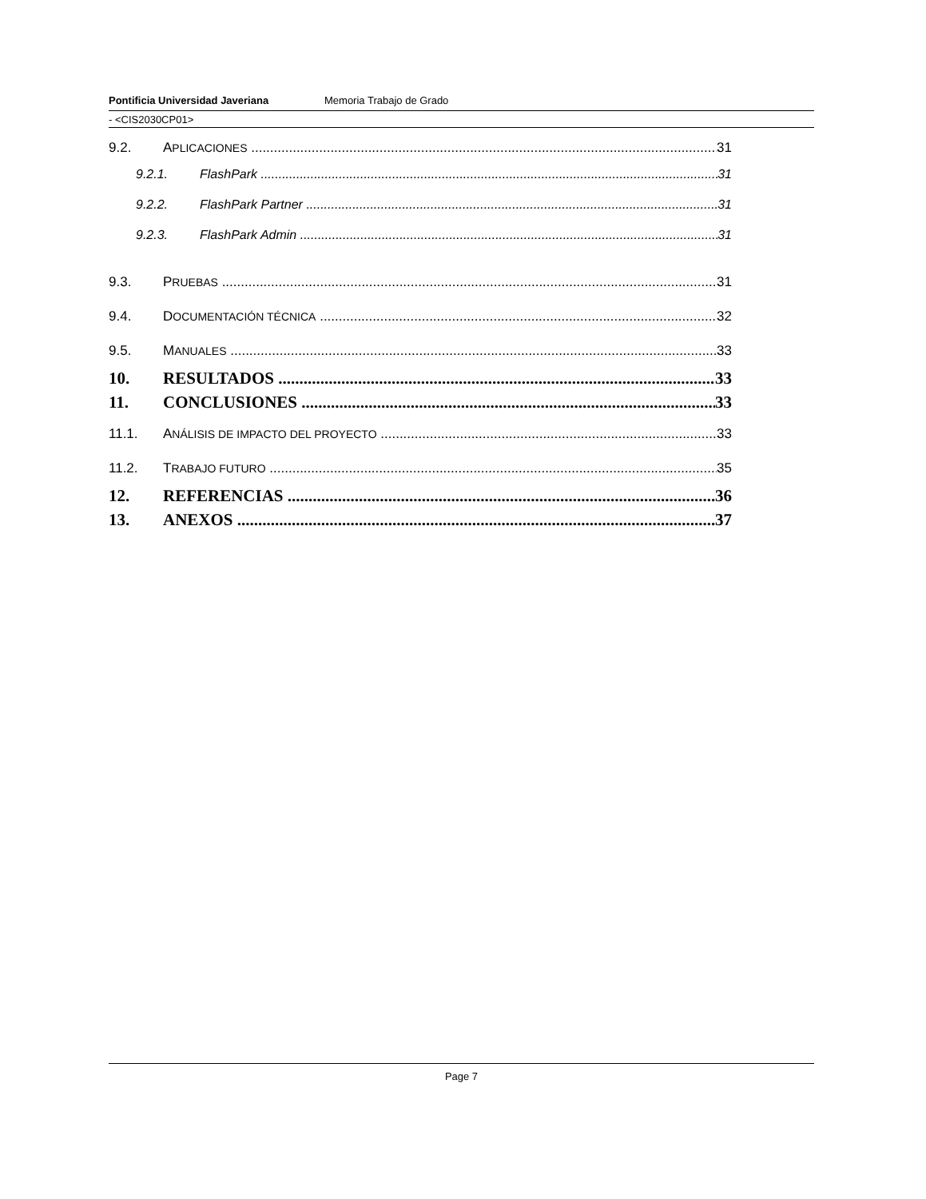Pontificia Universidad Javeriana Memoria Trabajo de Grado
- <CIS2030CP01>
9.2. APLICACIONES 31
9.2.1. FlashPark 31
9.2.2. FlashPark Partner 31
9.2.3. FlashPark Admin 31
9.3. PRUEBAS 31
9.4. DOCUMENTACIÓN TÉCNICA 32
9.5. MANUALES 33
10. RESULTADOS 33
11. CONCLUSIONES 33
11.1. ANÁLISIS DE IMPACTO DEL PROYECTO 33
11.2. TRABAJO FUTURO 35
12. REFERENCIAS 36
13. ANEXOS 37
Page 7